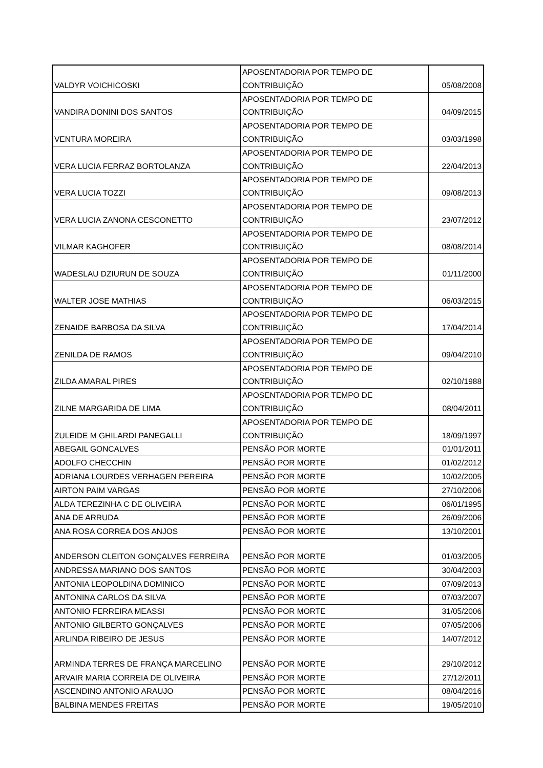| VALDYR VOICHICOSKI | APOSENTADORIA POR TEMPO DE CONTRIBUIÇÃO | 05/08/2008 |
| VANDIRA DONINI DOS SANTOS | APOSENTADORIA POR TEMPO DE CONTRIBUIÇÃO | 04/09/2015 |
| VENTURA MOREIRA | APOSENTADORIA POR TEMPO DE CONTRIBUIÇÃO | 03/03/1998 |
| VERA LUCIA FERRAZ BORTOLANZA | APOSENTADORIA POR TEMPO DE CONTRIBUIÇÃO | 22/04/2013 |
| VERA LUCIA TOZZI | APOSENTADORIA POR TEMPO DE CONTRIBUIÇÃO | 09/08/2013 |
| VERA LUCIA ZANONA CESCONETTO | APOSENTADORIA POR TEMPO DE CONTRIBUIÇÃO | 23/07/2012 |
| VILMAR KAGHOFER | APOSENTADORIA POR TEMPO DE CONTRIBUIÇÃO | 08/08/2014 |
| WADESLAU DZIURUN DE SOUZA | APOSENTADORIA POR TEMPO DE CONTRIBUIÇÃO | 01/11/2000 |
| WALTER JOSE MATHIAS | APOSENTADORIA POR TEMPO DE CONTRIBUIÇÃO | 06/03/2015 |
| ZENAIDE BARBOSA DA SILVA | APOSENTADORIA POR TEMPO DE CONTRIBUIÇÃO | 17/04/2014 |
| ZENILDA DE RAMOS | APOSENTADORIA POR TEMPO DE CONTRIBUIÇÃO | 09/04/2010 |
| ZILDA AMARAL PIRES | APOSENTADORIA POR TEMPO DE CONTRIBUIÇÃO | 02/10/1988 |
| ZILNE MARGARIDA DE LIMA | APOSENTADORIA POR TEMPO DE CONTRIBUIÇÃO | 08/04/2011 |
| ZULEIDE M GHILARDI PANEGALLI | APOSENTADORIA POR TEMPO DE CONTRIBUIÇÃO | 18/09/1997 |
| ABEGAIL GONCALVES | PENSÃO POR MORTE | 01/01/2011 |
| ADOLFO CHECCHIN | PENSÃO POR MORTE | 01/02/2012 |
| ADRIANA LOURDES VERHAGEN PEREIRA | PENSÃO POR MORTE | 10/02/2005 |
| AIRTON PAIM VARGAS | PENSÃO POR MORTE | 27/10/2006 |
| ALDA TEREZINHA C DE OLIVEIRA | PENSÃO POR MORTE | 06/01/1995 |
| ANA DE ARRUDA | PENSÃO POR MORTE | 26/09/2006 |
| ANA ROSA CORREA DOS ANJOS | PENSÃO POR MORTE | 13/10/2001 |
| ANDERSON CLEITON GONÇALVES FERREIRA | PENSÃO POR MORTE | 01/03/2005 |
| ANDRESSA MARIANO DOS SANTOS | PENSÃO POR MORTE | 30/04/2003 |
| ANTONIA LEOPOLDINA DOMINICO | PENSÃO POR MORTE | 07/09/2013 |
| ANTONINA CARLOS DA SILVA | PENSÃO POR MORTE | 07/03/2007 |
| ANTONIO FERREIRA MEASSI | PENSÃO POR MORTE | 31/05/2006 |
| ANTONIO GILBERTO GONÇALVES | PENSÃO POR MORTE | 07/05/2006 |
| ARLINDA RIBEIRO DE JESUS | PENSÃO POR MORTE | 14/07/2012 |
| ARMINDA TERRES DE FRANÇA MARCELINO | PENSÃO POR MORTE | 29/10/2012 |
| ARVAIR MARIA CORREIA DE OLIVEIRA | PENSÃO POR MORTE | 27/12/2011 |
| ASCENDINO ANTONIO ARAUJO | PENSÃO POR MORTE | 08/04/2016 |
| BALBINA MENDES FREITAS | PENSÃO POR MORTE | 19/05/2010 |